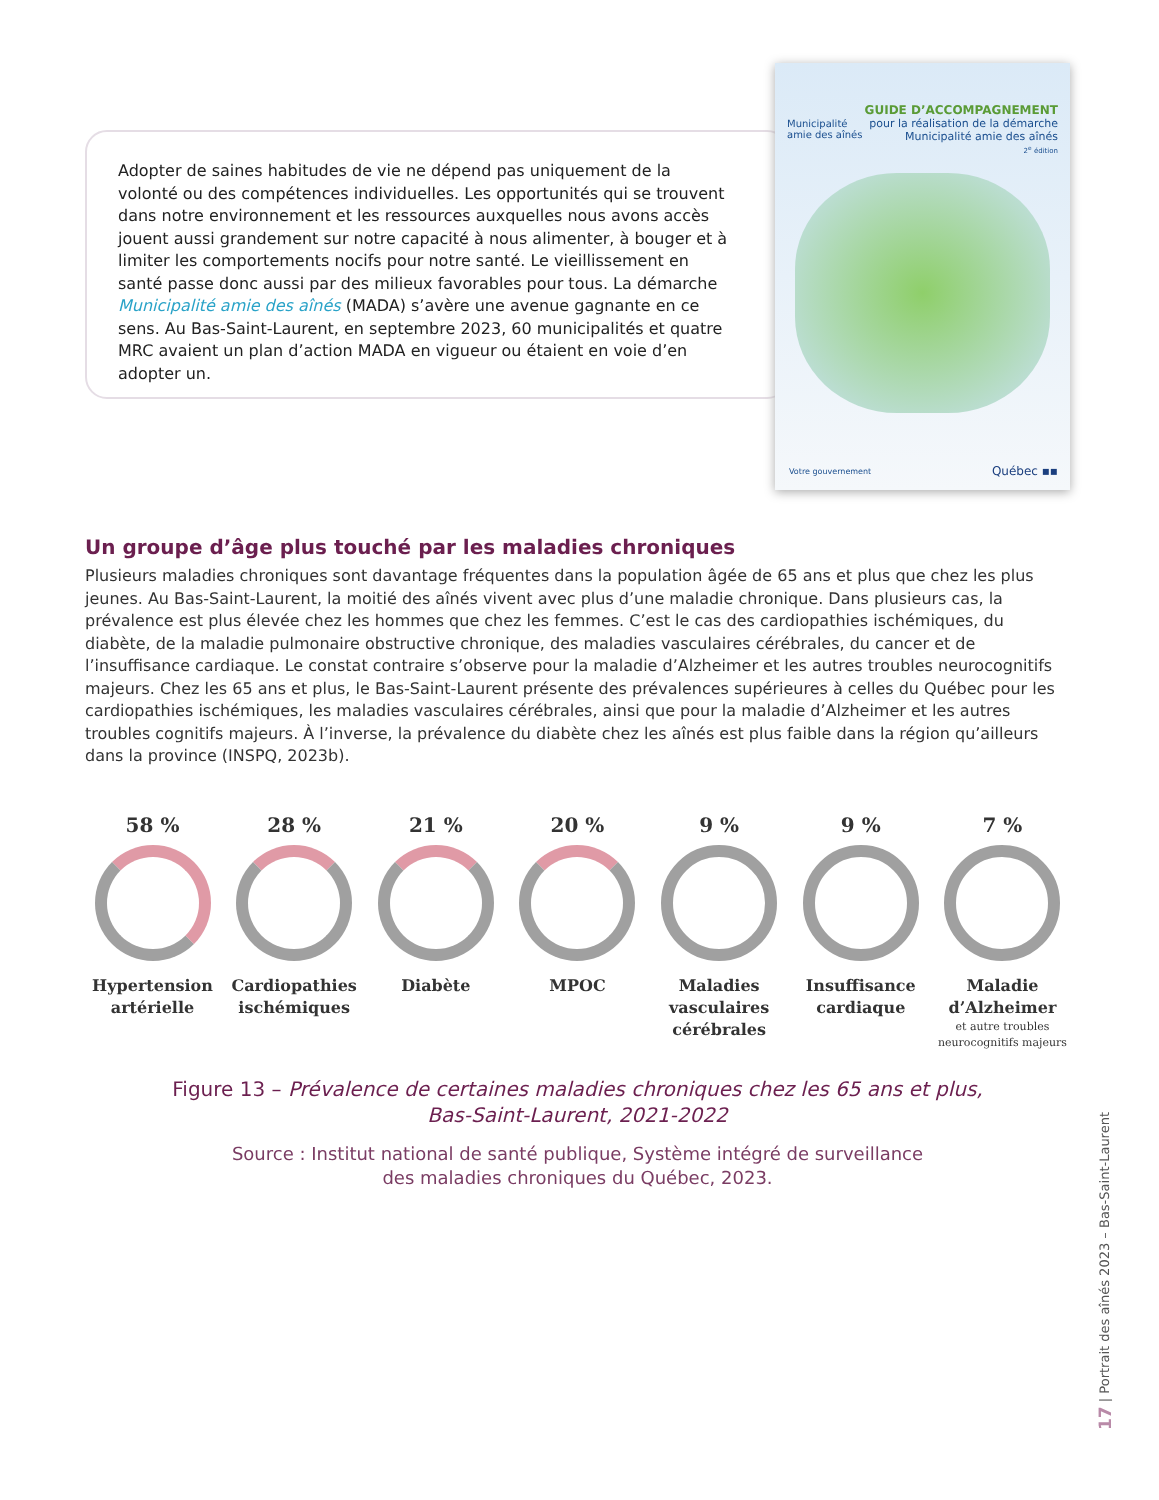Adopter de saines habitudes de vie ne dépend pas uniquement de la volonté ou des compétences individuelles. Les opportunités qui se trouvent dans notre environnement et les ressources auxquelles nous avons accès jouent aussi grandement sur notre capacité à nous alimenter, à bouger et à limiter les comportements nocifs pour notre santé. Le vieillissement en santé passe donc aussi par des milieux favorables pour tous. La démarche Municipalité amie des aînés (MADA) s’avère une avenue gagnante en ce sens. Au Bas-Saint-Laurent, en septembre 2023, 60 municipalités et quatre MRC avaient un plan d’action MADA en vigueur ou étaient en voie d’en adopter un.
Municipalité
amie des aînés
GUIDE D’ACCOMPAGNEMENT
pour la réalisation de la démarche
Municipalité amie des aînés
2<sup>e</sup> édition
Votre gouvernement Québec ▪▪
Un groupe d’âge plus touché par les maladies chroniques
Plusieurs maladies chroniques sont davantage fréquentes dans la population âgée de 65 ans et plus que chez les plus jeunes. Au Bas-Saint-Laurent, la moitié des aînés vivent avec plus d’une maladie chronique. Dans plusieurs cas, la prévalence est plus élevée chez les hommes que chez les femmes. C’est le cas des cardiopathies ischémiques, du diabète, de la maladie pulmonaire obstructive chronique, des maladies vasculaires cérébrales, du cancer et de l’insuffisance cardiaque. Le constat contraire s’observe pour la maladie d’Alzheimer et les autres troubles neurocognitifs majeurs. Chez les 65 ans et plus, le Bas-Saint-Laurent présente des prévalences supérieures à celles du Québec pour les cardiopathies ischémiques, les maladies vasculaires cérébrales, ainsi que pour la maladie d’Alzheimer et les autres troubles cognitifs majeurs. À l’inverse, la prévalence du diabète chez les aînés est plus faible dans la région qu’ailleurs dans la province (INSPQ, 2023b).
58 %
Hypertension artérielle
28 %
Cardiopathies ischémiques
21 %
Diabète
20 %
MPOC
9 %
Maladies vasculaires cérébrales
9 %
Insuffisance cardiaque
7 %
Maladie d’Alzheimer
et autre troubles neurocognitifs majeurs
Figure 13 – Prévalence de certaines maladies chroniques chez les 65 ans et plus,
Bas-Saint-Laurent, 2021-2022
Source : Institut national de santé publique, Système intégré de surveillance
des maladies chroniques du Québec, 2023.
17 | Portrait des aînés 2023 – Bas-Saint-Laurent